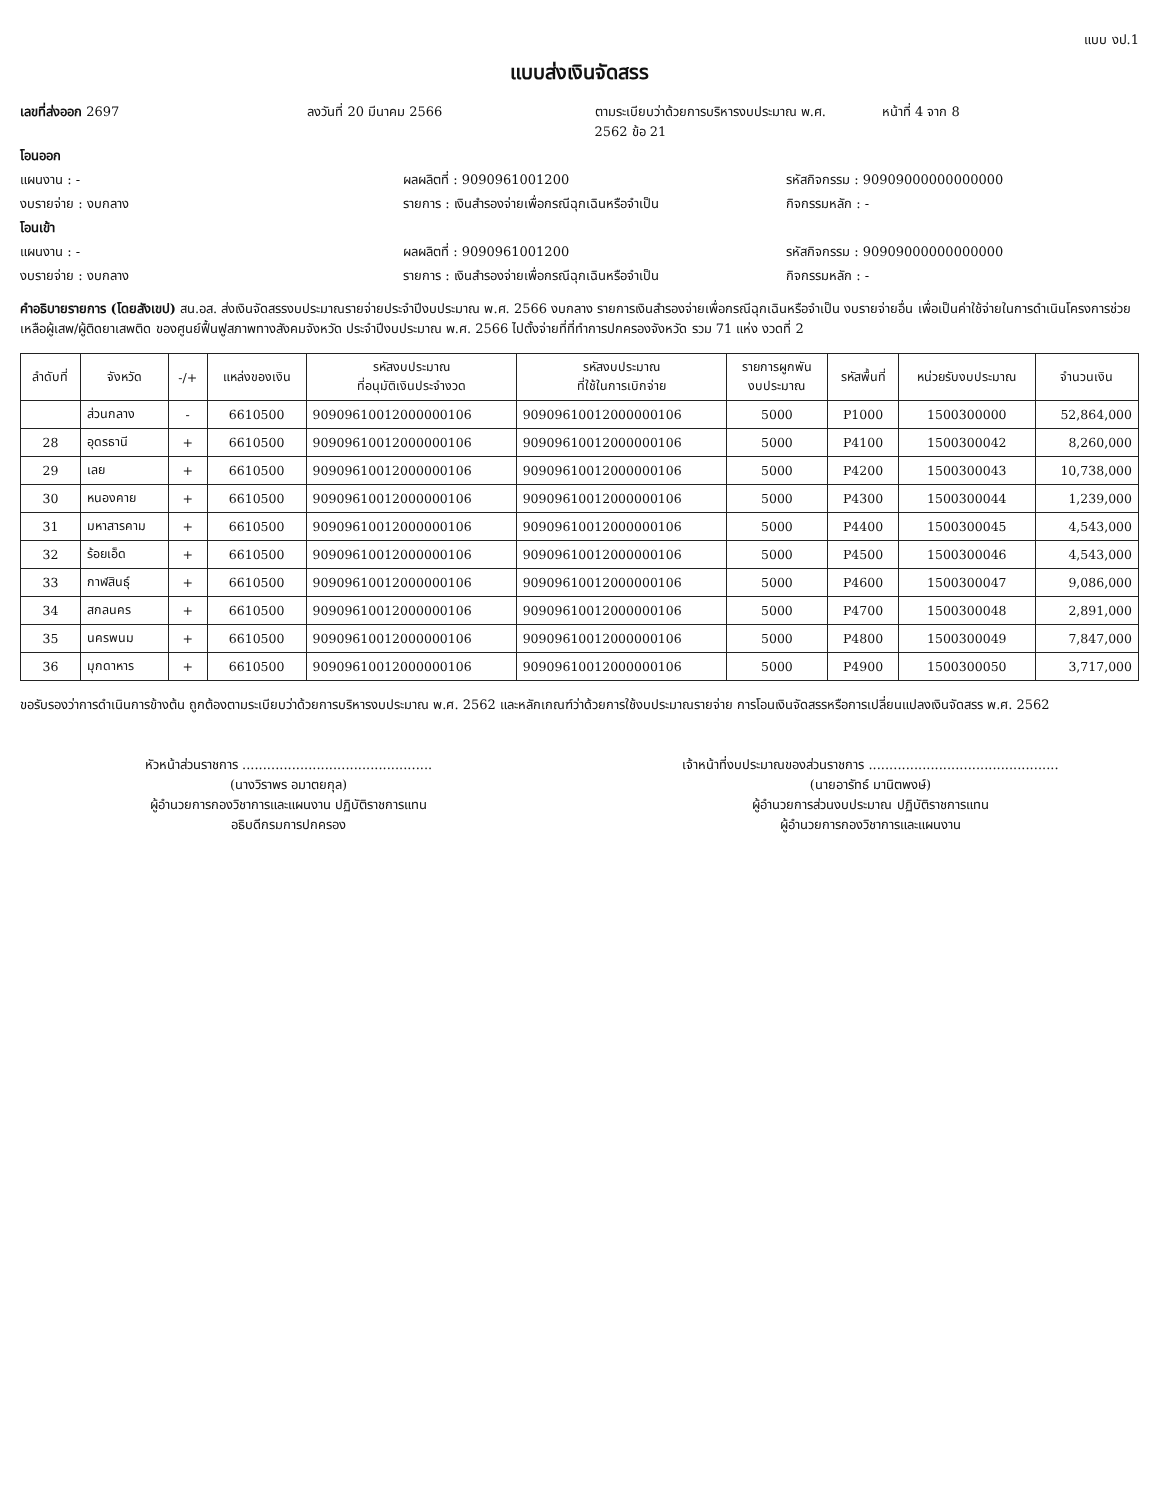แบบ งป.1
แบบส่งเงินจัดสรร
เลขที่ส่งออก 2697 ลงวันที่ 20 มีนาคม 2566 ตามระเบียบว่าด้วยการบริหารงบประมาณ พ.ศ. 2562 ข้อ 21 หน้าที่ 4 จาก 8
โอนออก
แผนงาน : - ผลผลิตที่ : 9090961001200 รหัสกิจกรรม : 90909000000000000
งบรายจ่าย : งบกลาง รายการ : เงินสำรองจ่ายเพื่อกรณีฉุกเฉินหรือจำเป็น กิจกรรมหลัก : -
โอนเข้า
แผนงาน : - ผลผลิตที่ : 9090961001200 รหัสกิจกรรม : 90909000000000000
งบรายจ่าย : งบกลาง รายการ : เงินสำรองจ่ายเพื่อกรณีฉุกเฉินหรือจำเป็น กิจกรรมหลัก : -
คำอธิบายรายการ (โดยสังเขป) สน.อส. ส่งเงินจัดสรรงบประมาณรายจ่ายประจำปีงบประมาณ พ.ศ. 2566 งบกลาง รายการเงินสำรองจ่ายเพื่อกรณีฉุกเฉินหรือจำเป็น งบรายจ่ายอื่น เพื่อเป็นค่าใช้จ่ายในการดำเนินโครงการช่วยเหลือผู้เสพ/ผู้ติดยาเสพติด ของศูนย์ฟื้นฟูสภาพทางสังคมจังหวัด ประจำปีงบประมาณ พ.ศ. 2566 ไปตั้งจ่ายที่ที่ทำการปกครองจังหวัด รวม 71 แห่ง งวดที่ 2
| ลำดับที่ | จังหวัด | -/+ | แหล่งของเงิน | รหัสงบประมาณ ที่อนุมัติเงินประจำงวด | รหัสงบประมาณ ที่ใช้ในการเบิกจ่าย | รายการผูกพัน งบประมาณ | รหัสพื้นที่ | หน่วยรับงบประมาณ | จำนวนเงิน |
| --- | --- | --- | --- | --- | --- | --- | --- | --- | --- |
| | ส่วนกลาง | - | 6610500 | 90909610012000000106 | 90909610012000000106 | 5000 | P1000 | 1500300000 | 52,864,000 |
| 28 | อุดรธานี | + | 6610500 | 90909610012000000106 | 90909610012000000106 | 5000 | P4100 | 1500300042 | 8,260,000 |
| 29 | เลย | + | 6610500 | 90909610012000000106 | 90909610012000000106 | 5000 | P4200 | 1500300043 | 10,738,000 |
| 30 | หนองคาย | + | 6610500 | 90909610012000000106 | 90909610012000000106 | 5000 | P4300 | 1500300044 | 1,239,000 |
| 31 | มหาสารคาม | + | 6610500 | 90909610012000000106 | 90909610012000000106 | 5000 | P4400 | 1500300045 | 4,543,000 |
| 32 | ร้อยเอ็ด | + | 6610500 | 90909610012000000106 | 90909610012000000106 | 5000 | P4500 | 1500300046 | 4,543,000 |
| 33 | กาฬสินธุ์ | + | 6610500 | 90909610012000000106 | 90909610012000000106 | 5000 | P4600 | 1500300047 | 9,086,000 |
| 34 | สกลนคร | + | 6610500 | 90909610012000000106 | 90909610012000000106 | 5000 | P4700 | 1500300048 | 2,891,000 |
| 35 | นครพนม | + | 6610500 | 90909610012000000106 | 90909610012000000106 | 5000 | P4800 | 1500300049 | 7,847,000 |
| 36 | มุกดาหาร | + | 6610500 | 90909610012000000106 | 90909610012000000106 | 5000 | P4900 | 1500300050 | 3,717,000 |
ขอรับรองว่าการดำเนินการข้างต้น ถูกต้องตามระเบียบว่าด้วยการบริหารงบประมาณ พ.ศ. 2562 และหลักเกณฑ์ว่าด้วยการใช้งบประมาณรายจ่าย การโอนเงินจัดสรรหรือการเปลี่ยนแปลงเงินจัดสรร พ.ศ. 2562
หัวหน้าส่วนราชการ ..............................................
(นางวิราพร อมาตยกุล)
ผู้อำนวยการกองวิชาการและแผนงาน ปฏิบัติราชการแทน
อธิบดีกรมการปกครอง
เจ้าหน้าที่งบประมาณของส่วนราชการ ..............................................
(นายอารัทธ์ มานิตพงษ์)
ผู้อำนวยการส่วนงบประมาณ ปฏิบัติราชการแทน
ผู้อำนวยการกองวิชาการและแผนงาน